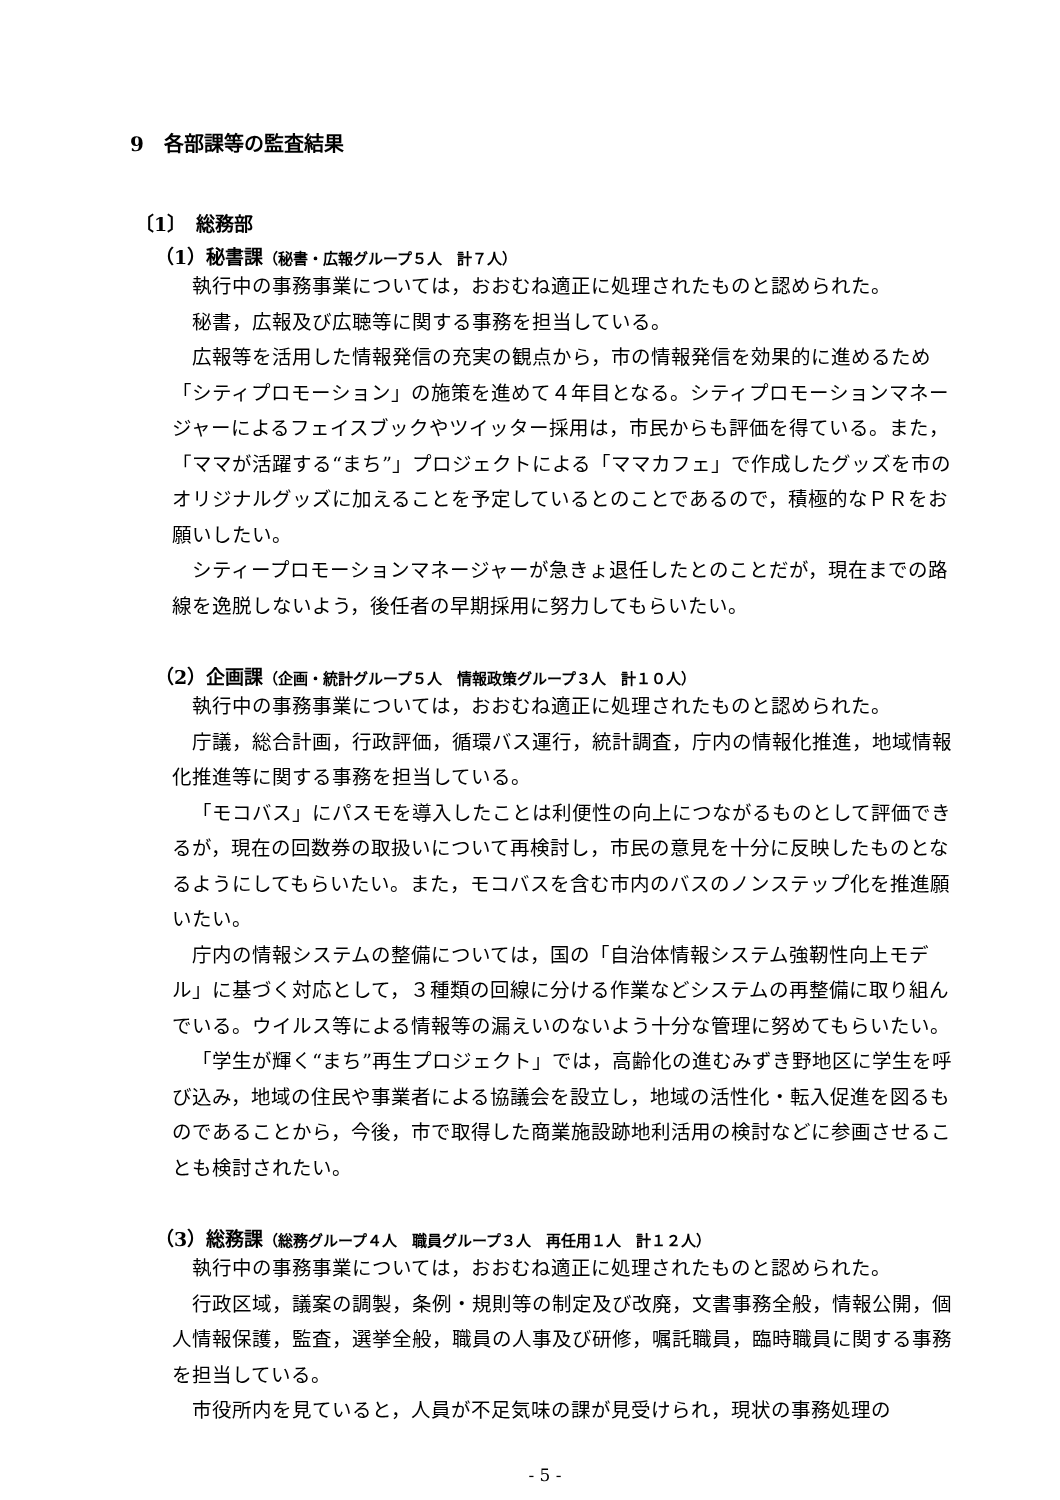9　各部課等の監査結果
〔1〕　総務部
（1）秘書課（秘書・広報グループ５人　計７人）
執行中の事務事業については，おおむね適正に処理されたものと認められた。
秘書，広報及び広聴等に関する事務を担当している。
広報等を活用した情報発信の充実の観点から，市の情報発信を効果的に進めるため「シティプロモーション」の施策を進めて４年目となる。シティプロモーションマネージャーによるフェイスブックやツイッター採用は，市民からも評価を得ている。また，「ママが活躍する“まち”」プロジェクトによる「ママカフェ」で作成したグッズを市のオリジナルグッズに加えることを予定しているとのことであるので，積極的なＰＲをお願いしたい。
シティープロモーションマネージャーが急きょ退任したとのことだが，現在までの路線を逸脱しないよう，後任者の早期採用に努力してもらいたい。
（2）企画課（企画・統計グループ５人　情報政策グループ３人　計１０人）
執行中の事務事業については，おおむね適正に処理されたものと認められた。
庁議，総合計画，行政評価，循環バス運行，統計調査，庁内の情報化推進，地域情報化推進等に関する事務を担当している。
「モコバス」にパスモを導入したことは利便性の向上につながるものとして評価できるが，現在の回数券の取扱いについて再検討し，市民の意見を十分に反映したものとなるようにしてもらいたい。また，モコバスを含む市内のバスのノンステップ化を推進願いたい。
庁内の情報システムの整備については，国の「自治体情報システム強靭性向上モデル」に基づく対応として，３種類の回線に分ける作業などシステムの再整備に取り組んでいる。ウイルス等による情報等の漏えいのないよう十分な管理に努めてもらいたい。
「学生が輝く“まち”再生プロジェクト」では，高齢化の進むみずき野地区に学生を呼び込み，地域の住民や事業者による協議会を設立し，地域の活性化・転入促進を図るものであることから，今後，市で取得した商業施設跡地利活用の検討などに参画させることも検討されたい。
（3）総務課（総務グループ４人　職員グループ３人　再任用１人　計１２人）
執行中の事務事業については，おおむね適正に処理されたものと認められた。
行政区域，議案の調製，条例・規則等の制定及び改廃，文書事務全般，情報公開，個人情報保護，監査，選挙全般，職員の人事及び研修，嘱託職員，臨時職員に関する事務を担当している。
市役所内を見ていると，人員が不足気味の課が見受けられ，現状の事務処理の
- 5 -